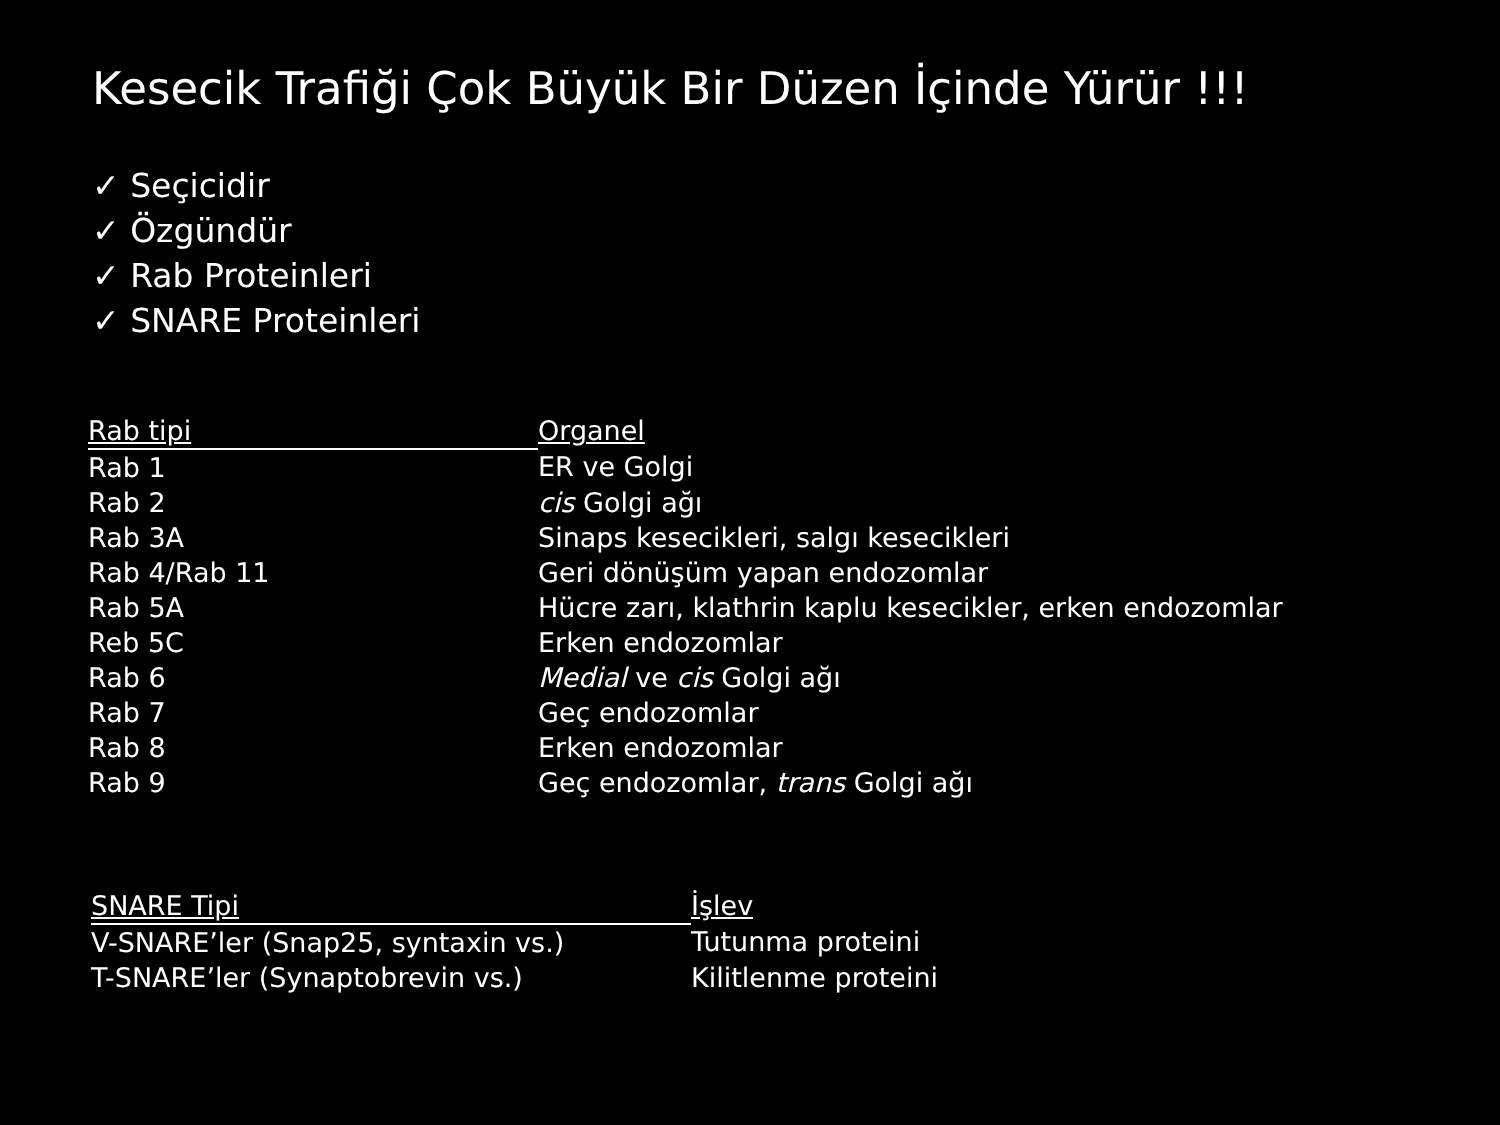Kesecik Trafiği Çok Büyük Bir Düzen İçinde Yürür !!!
✓ Seçicidir
✓ Özgündür
✓ Rab Proteinleri
✓ SNARE Proteinleri
| Rab tipi | Organel |
| --- | --- |
| Rab 1 | ER ve Golgi |
| Rab 2 | cis Golgi ağı |
| Rab 3A | Sinaps kesecikleri, salgı kesecikleri |
| Rab 4/Rab 11 | Geri dönüşüm yapan endozomlar |
| Rab 5A | Hücre zarı, klathrin kaplu kesecikler, erken endozomlar |
| Reb 5C | Erken endozomlar |
| Rab 6 | Medial ve cis Golgi ağı |
| Rab 7 | Geç endozomlar |
| Rab 8 | Erken endozomlar |
| Rab 9 | Geç endozomlar, trans Golgi ağı |
| SNARE Tipi | İşlev |
| --- | --- |
| V-SNARE’ler (Snap25, syntaxin vs.) | Tutunma proteini |
| T-SNARE’ler (Synaptobrevin vs.) | Kilitlenme proteini |